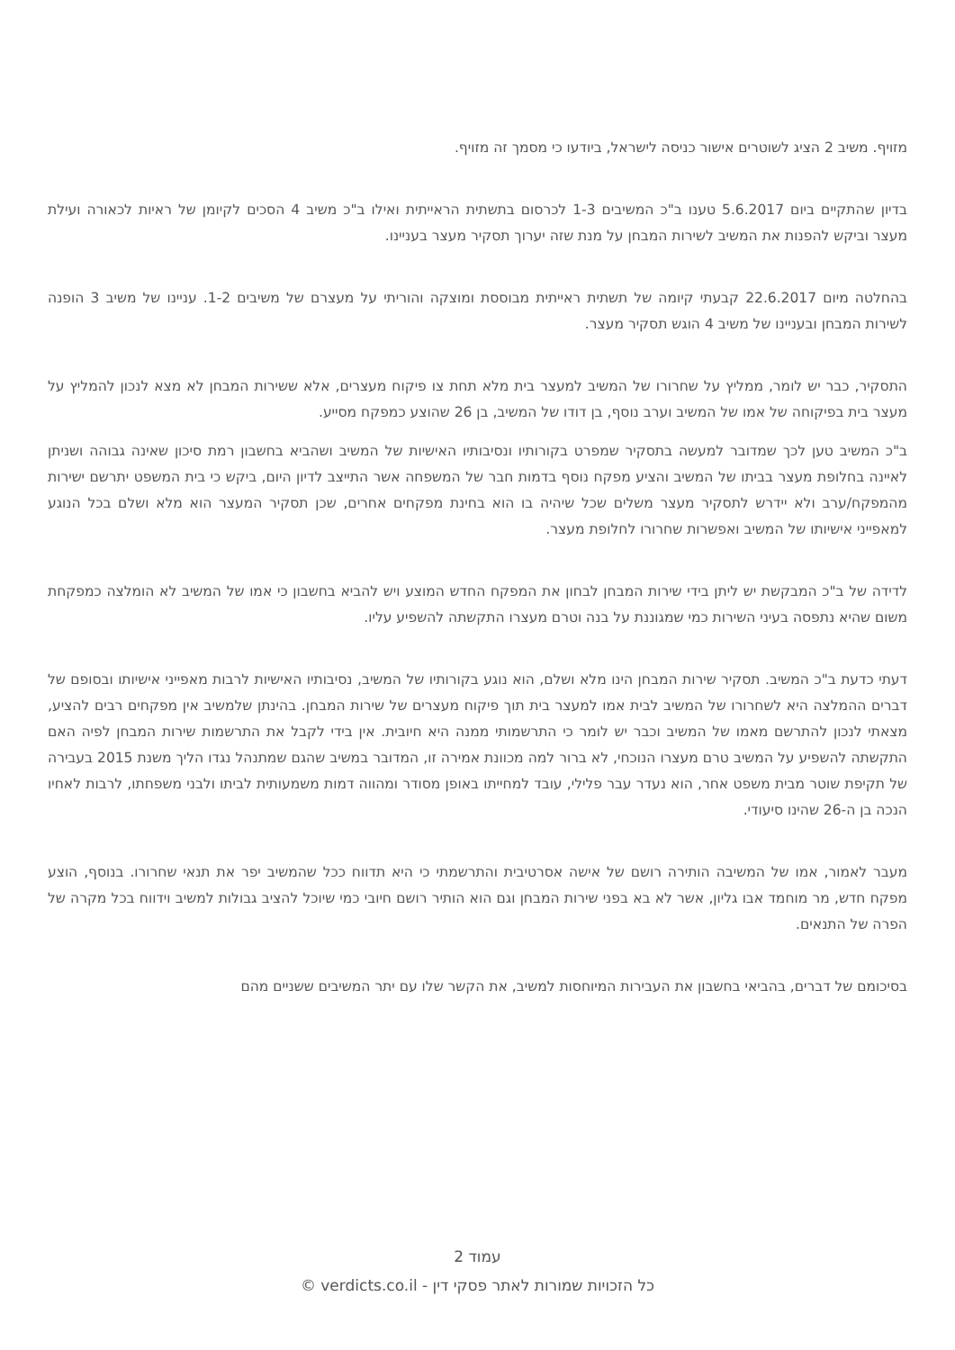מזויף. משיב 2 הציג לשוטרים אישור כניסה לישראל, ביודעו כי מסמך זה מזויף.
בדיון שהתקיים ביום 5.6.2017 טענו ב"כ המשיבים 1-3 לכרסום בתשתית הראייתית ואילו ב"כ משיב 4 הסכים לקיומן של ראיות לכאורה ועילת מעצר וביקש להפנות את המשיב לשירות המבחן על מנת שזה יערוך תסקיר מעצר בעניינו.
בהחלטה מיום 22.6.2017 קבעתי קיומה של תשתית ראייתית מבוססת ומוצקה והוריתי על מעצרם של משיבים 1-2. עניינו של משיב 3 הופנה לשירות המבחן ובעניינו של משיב 4 הוגש תסקיר מעצר.
התסקיר, כבר יש לומר, ממליץ על שחרורו של המשיב למעצר בית מלא תחת צו פיקוח מעצרים, אלא ששירות המבחן לא מצא לנכון להמליץ על מעצר בית בפיקוחה של אמו של המשיב וערב נוסף, בן דודו של המשיב, בן 26 שהוצע כמפקח מסייע.
ב"כ המשיב טען לכך שמדובר למעשה בתסקיר שמפרט בקורותיו ונסיבותיו האישיות של המשיב ושהביא בחשבון רמת סיכון שאינה גבוהה ושניתן לאיינה בחלופת מעצר בביתו של המשיב והציע מפקח נוסף בדמות חבר של המשפחה אשר התייצב לדיון היום, ביקש כי בית המשפט יתרשם ישירות מהמפקח/ערב ולא יידרש לתסקיר מעצר משלים שכל שיהיה בו הוא בחינת מפקחים אחרים, שכן תסקיר המעצר הוא מלא ושלם בכל הנוגע למאפייני אישיותו של המשיב ואפשרות שחרורו לחלופת מעצר.
לדידה של ב"כ המבקשת יש ליתן בידי שירות המבחן לבחון את המפקח החדש המוצע ויש להביא בחשבון כי אמו של המשיב לא הומלצה כמפקחת משום שהיא נתפסה בעיני השירות כמי שמגוננת על בנה וטרם מעצרו התקשתה להשפיע עליו.
דעתי כדעת ב"כ המשיב. תסקיר שירות המבחן הינו מלא ושלם, הוא נוגע בקורותיו של המשיב, נסיבותיו האישיות לרבות מאפייני אישיותו ובסופם של דברים ההמלצה היא לשחרורו של המשיב לבית אמו למעצר בית תוך פיקוח מעצרים של שירות המבחן. בהינתן שלמשיב אין מפקחים רבים להציע, מצאתי לנכון להתרשם מאמו של המשיב וכבר יש לומר כי התרשמותי ממנה היא חיובית. אין בידי לקבל את התרשמות שירות המבחן לפיה האם התקשתה להשפיע על המשיב טרם מעצרו הנוכחי, לא ברור למה מכוונת אמירה זו, המדובר במשיב שהגם שמתנהל נגדו הליך משנת 2015 בעבירה של תקיפת שוטר מבית משפט אחר, הוא נעדר עבר פלילי, עובד למחייתו באופן מסודר ומהווה דמות משמעותית לביתו ולבני משפחתו, לרבות לאחיו הנכה בן ה-26 שהינו סיעודי.
מעבר לאמור, אמו של המשיבה הותירה רושם של אישה אסרטיבית והתרשמתי כי היא תדווח ככל שהמשיב יפר את תנאי שחרורו. בנוסף, הוצע מפקח חדש, מר מוחמד אבו גליון, אשר לא בא בפני שירות המבחן וגם הוא הותיר רושם חיובי כמי שיוכל להציב גבולות למשיב וידווח בכל מקרה של הפרה של התנאים.
בסיכומם של דברים, בהביאי בחשבון את העבירות המיוחסות למשיב, את הקשר שלו עם יתר המשיבים ששניים מהם
עמוד 2
כל הזכויות שמורות לאתר פסקי דין - verdicts.co.il ©